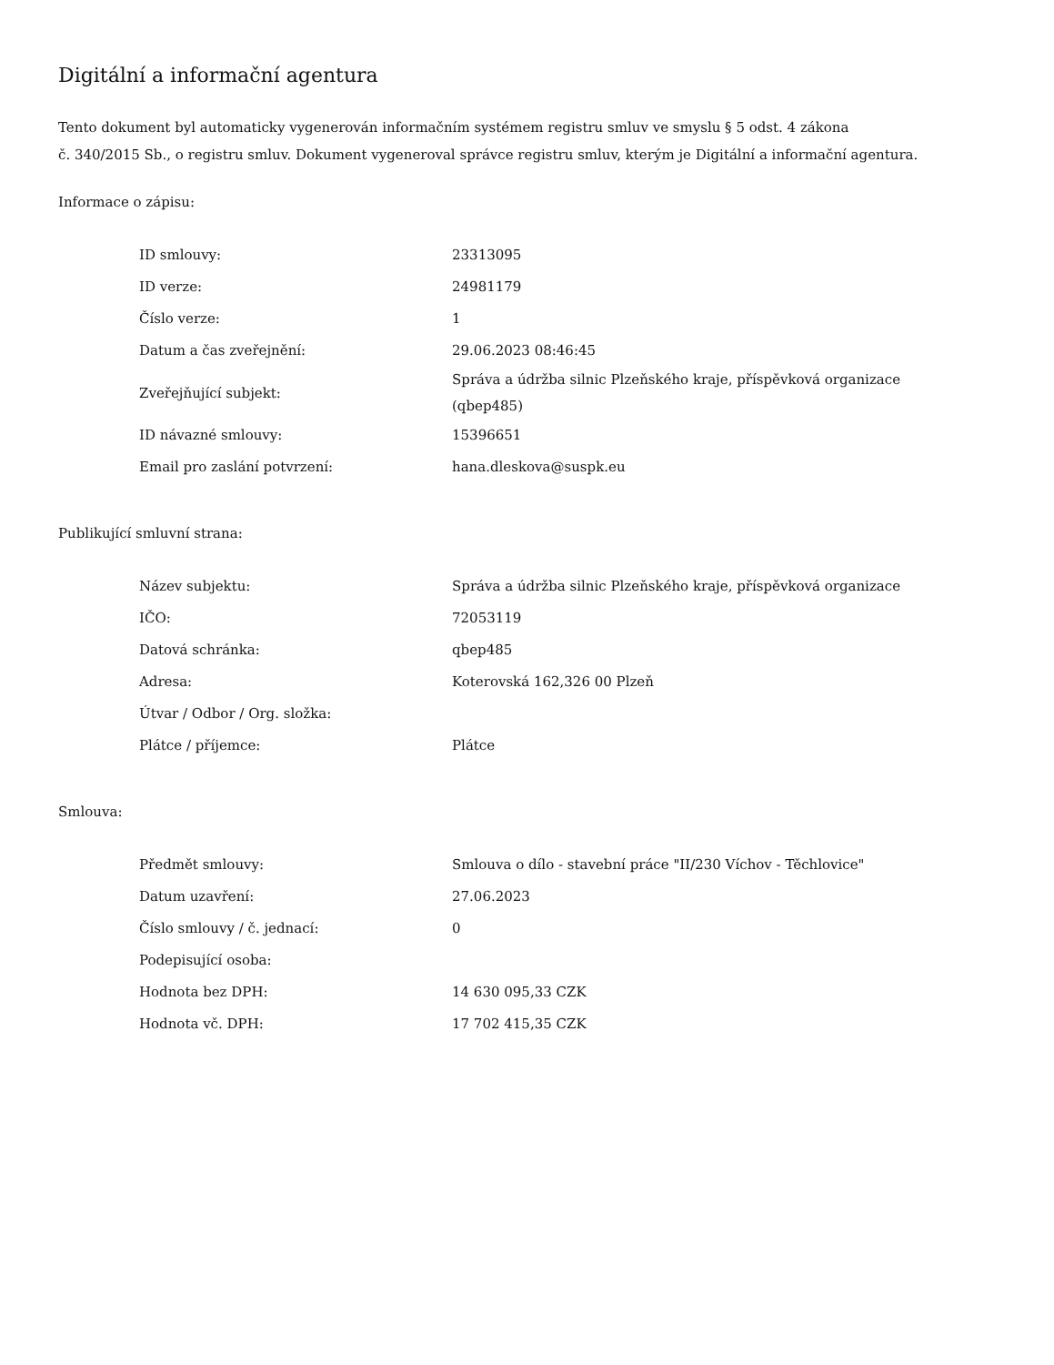Digitální a informační agentura
Tento dokument byl automaticky vygenerován informačním systémem registru smluv ve smyslu § 5 odst. 4 zákona
č. 340/2015 Sb., o registru smluv. Dokument vygeneroval správce registru smluv, kterým je Digitální a informační agentura.
Informace o zápisu:
| ID smlouvy: | 23313095 |
| ID verze: | 24981179 |
| Číslo verze: | 1 |
| Datum a čas zveřejnění: | 29.06.2023 08:46:45 |
| Zveřejňující subjekt: | Správa a údržba silnic Plzeňského kraje, příspěvková organizace (qbep485) |
| ID návazné smlouvy: | 15396651 |
| Email pro zaslání potvrzení: | hana.dleskova@suspk.eu |
Publikující smluvní strana:
| Název subjektu: | Správa a údržba silnic Plzeňského kraje, příspěvková organizace |
| IČO: | 72053119 |
| Datová schránka: | qbep485 |
| Adresa: | Koterovská 162,326 00 Plzeň |
| Útvar / Odbor / Org. složka: | |
| Plátce / příjemce: | Plátce |
Smlouva:
| Předmět smlouvy: | Smlouva o dílo - stavební práce "II/230 Víchov - Těchlovice" |
| Datum uzavření: | 27.06.2023 |
| Číslo smlouvy / č. jednací: | 0 |
| Podepisující osoba: | |
| Hodnota bez DPH: | 14 630 095,33 CZK |
| Hodnota vč. DPH: | 17 702 415,35 CZK |